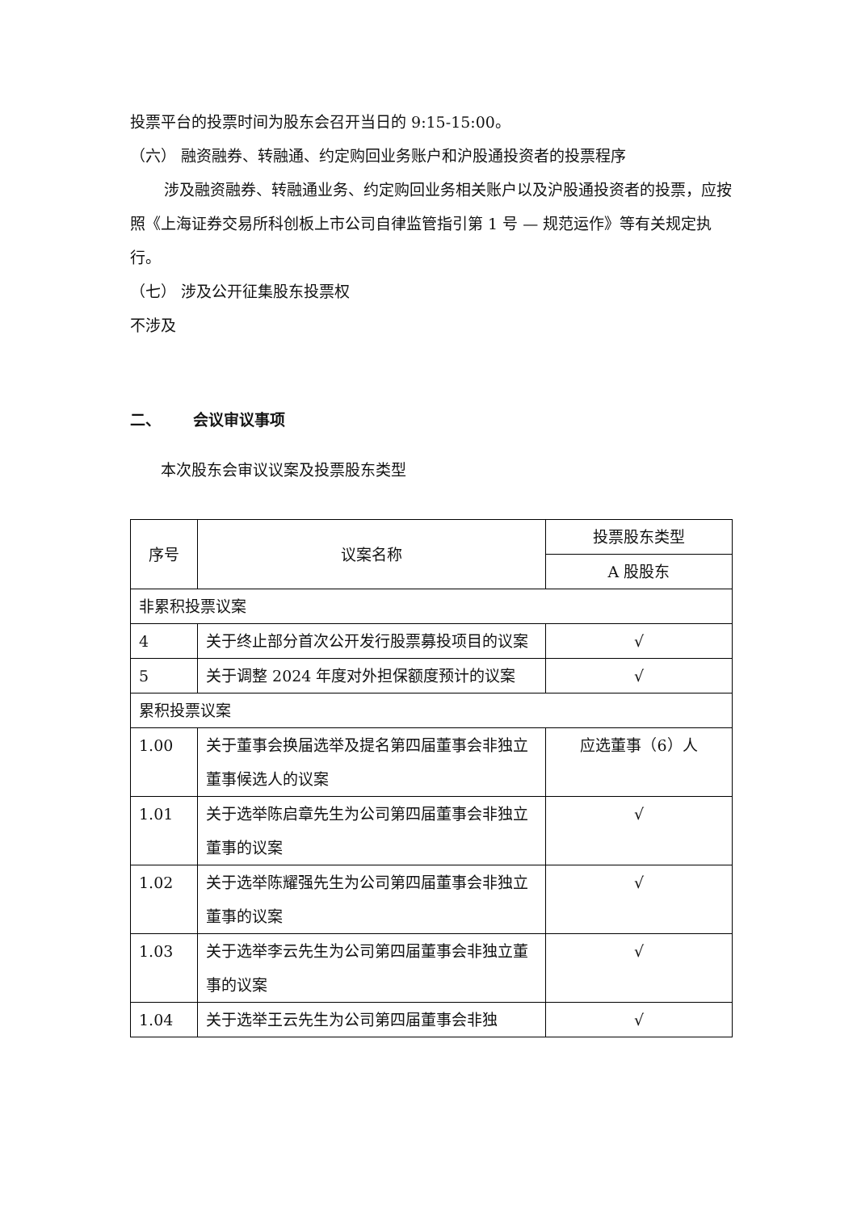投票平台的投票时间为股东会召开当日的 9:15-15:00。
（六） 融资融券、转融通、约定购回业务账户和沪股通投资者的投票程序
涉及融资融券、转融通业务、约定购回业务相关账户以及沪股通投资者的投票，应按照《上海证券交易所科创板上市公司自律监管指引第 1 号 — 规范运作》等有关规定执行。
（七） 涉及公开征集股东投票权
不涉及
二、 会议审议事项
本次股东会审议议案及投票股东类型
| 序号 | 议案名称 | 投票股东类型 |
| --- | --- | --- |
| | | A 股股东 |
| 非累积投票议案 | | |
| 4 | 关于终止部分首次公开发行股票募投项目的议案 | √ |
| 5 | 关于调整 2024 年度对外担保额度预计的议案 | √ |
| 累积投票议案 | | |
| 1.00 | 关于董事会换届选举及提名第四届董事会非独立董事候选人的议案 | 应选董事（6）人 |
| 1.01 | 关于选举陈启章先生为公司第四届董事会非独立董事的议案 | √ |
| 1.02 | 关于选举陈耀强先生为公司第四届董事会非独立董事的议案 | √ |
| 1.03 | 关于选举李云先生为公司第四届董事会非独立董事的议案 | √ |
| 1.04 | 关于选举王云先生为公司第四届董事会非独 | √ |